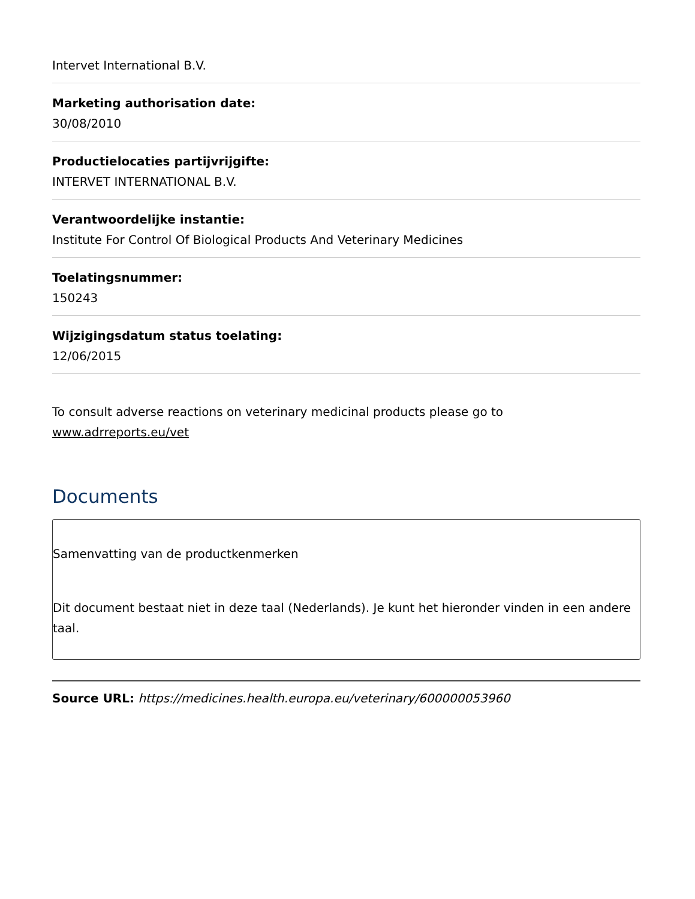Intervet International B.V.
Marketing authorisation date:
30/08/2010
Productielocaties partijvrijgifte:
INTERVET INTERNATIONAL B.V.
Verantwoordelijke instantie:
Institute For Control Of Biological Products And Veterinary Medicines
Toelatingsnummer:
150243
Wijzigingsdatum status toelating:
12/06/2015
To consult adverse reactions on veterinary medicinal products please go to www.adrreports.eu/vet
Documents
Samenvatting van de productkenmerken
Dit document bestaat niet in deze taal (Nederlands). Je kunt het hieronder vinden in een andere taal.
Source URL: https://medicines.health.europa.eu/veterinary/600000053960